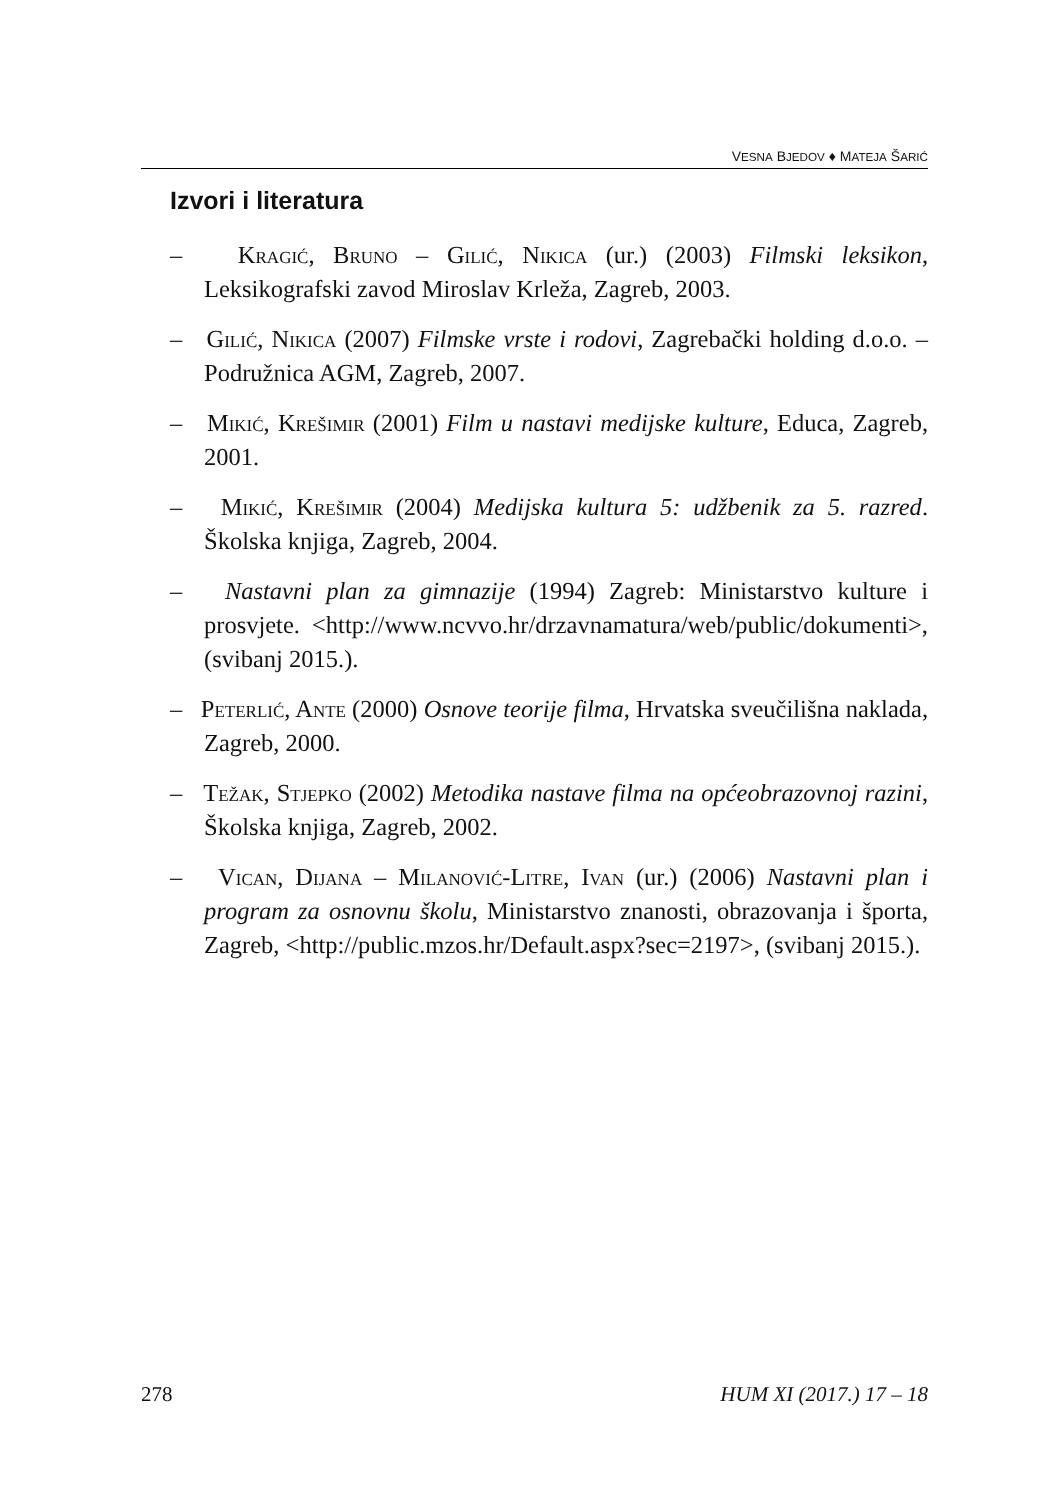VESNA BJEDOV ♦ MATEJA ŠARIĆ
Izvori i literatura
– Kragić, Bruno – Gilić, Nikica (ur.) (2003) Filmski leksikon, Leksikografski zavod Miroslav Krleža, Zagreb, 2003.
– Gilić, Nikica (2007) Filmske vrste i rodovi, Zagrebački holding d.o.o. – Podružnica AGM, Zagreb, 2007.
– Mikić, Krešimir (2001) Film u nastavi medijske kulture, Educa, Zagreb, 2001.
– Mikić, Krešimir (2004) Medijska kultura 5: udžbenik za 5. razred. Školska knjiga, Zagreb, 2004.
– Nastavni plan za gimnazije (1994) Zagreb: Ministarstvo kulture i prosvjete. <http://www.ncvvo.hr/drzavnamatura/web/public/dokumenti>, (svibanj 2015.).
– Peterlić, Ante (2000) Osnove teorije filma, Hrvatska sveučilišna naklada, Zagreb, 2000.
– Težak, Stjepko (2002) Metodika nastave filma na općeobrazovnoj razini, Školska knjiga, Zagreb, 2002.
– Vican, Dijana – Milanović-Litre, Ivan (ur.) (2006) Nastavni plan i program za osnovnu školu, Ministarstvo znanosti, obrazovanja i športa, Zagreb, <http://public.mzos.hr/Default.aspx?sec=2197>, (svibanj 2015.).
278 HUM XI (2017.) 17 – 18